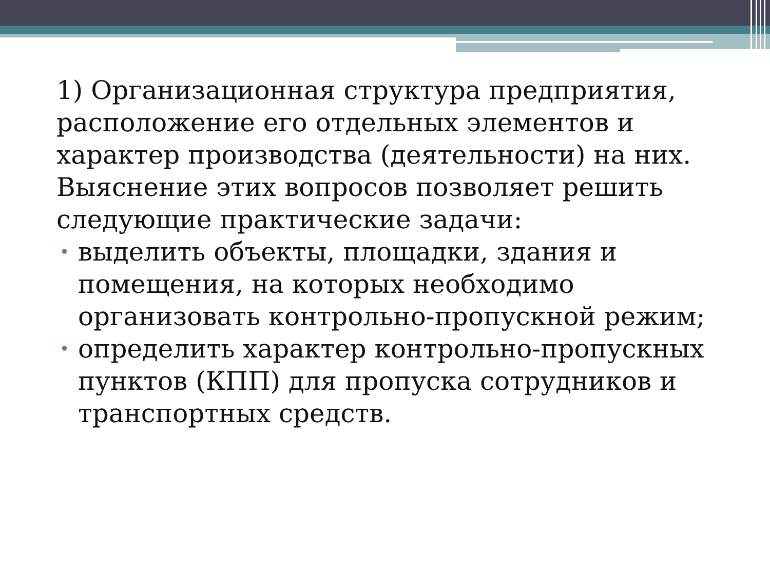1) Организационная структура предприятия, расположение его отдельных элементов и характер производства (деятельности) на них. Выяснение этих вопросов позволяет решить следующие практические задачи:
• выделить объекты, площадки, здания и помещения, на которых необходимо организовать контрольно-пропускной режим;
• определить характер контрольно-пропускных пунктов (КПП) для пропуска сотрудников и транспортных средств.